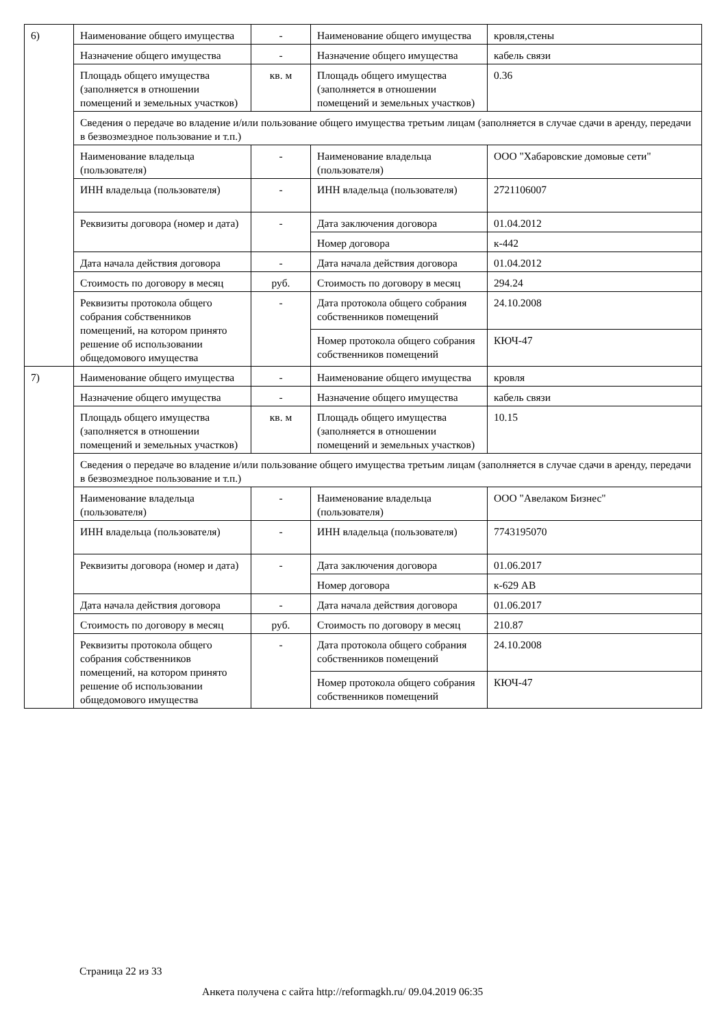| 6) | Наименование общего имущества | - | Наименование общего имущества | кровля,стены |
| | Назначение общего имущества | - | Назначение общего имущества | кабель связи |
| | Площадь общего имущества (заполняется в отношении помещений и земельных участков) | кв. м | Площадь общего имущества (заполняется в отношении помещений и земельных участков) | 0.36 |
| | Сведения о передаче во владение и/или пользование общего имущества третьим лицам (заполняется в случае сдачи в аренду, передачи в безвозмездное пользование и т.п.) | | | |
| | Наименование владельца (пользователя) | - | Наименование владельца (пользователя) | ООО "Хабаровские домовые сети" |
| | ИНН владельца (пользователя) | - | ИНН владельца (пользователя) | 2721106007 |
| | Реквизиты договора (номер и дата) | - | Дата заключения договора | 01.04.2012 |
| | | | Номер договора | к-442 |
| | Дата начала действия договора | - | Дата начала действия договора | 01.04.2012 |
| | Стоимость по договору в месяц | руб. | Стоимость по договору в месяц | 294.24 |
| | Реквизиты протокола общего собрания собственников помещений, на котором принято решение об использовании общедомового имущества | - | Дата протокола общего собрания собственников помещений | 24.10.2008 |
| | | | Номер протокола общего собрания собственников помещений | КЮЧ-47 |
| 7) | Наименование общего имущества | - | Наименование общего имущества | кровля |
| | Назначение общего имущества | - | Назначение общего имущества | кабель связи |
| | Площадь общего имущества (заполняется в отношении помещений и земельных участков) | кв. м | Площадь общего имущества (заполняется в отношении помещений и земельных участков) | 10.15 |
| | Сведения о передаче во владение и/или пользование общего имущества третьим лицам (заполняется в случае сдачи в аренду, передачи в безвозмездное пользование и т.п.) | | | |
| | Наименование владельца (пользователя) | - | Наименование владельца (пользователя) | ООО "Авелаком Бизнес" |
| | ИНН владельца (пользователя) | - | ИНН владельца (пользователя) | 7743195070 |
| | Реквизиты договора (номер и дата) | - | Дата заключения договора | 01.06.2017 |
| | | | Номер договора | к-629 АВ |
| | Дата начала действия договора | - | Дата начала действия договора | 01.06.2017 |
| | Стоимость по договору в месяц | руб. | Стоимость по договору в месяц | 210.87 |
| | Реквизиты протокола общего собрания собственников помещений, на котором принято решение об использовании общедомового имущества | - | Дата протокола общего собрания собственников помещений | 24.10.2008 |
| | | | Номер протокола общего собрания собственников помещений | КЮЧ-47 |
Страница 22 из 33
Анкета получена с сайта http://reformagkh.ru/ 09.04.2019 06:35